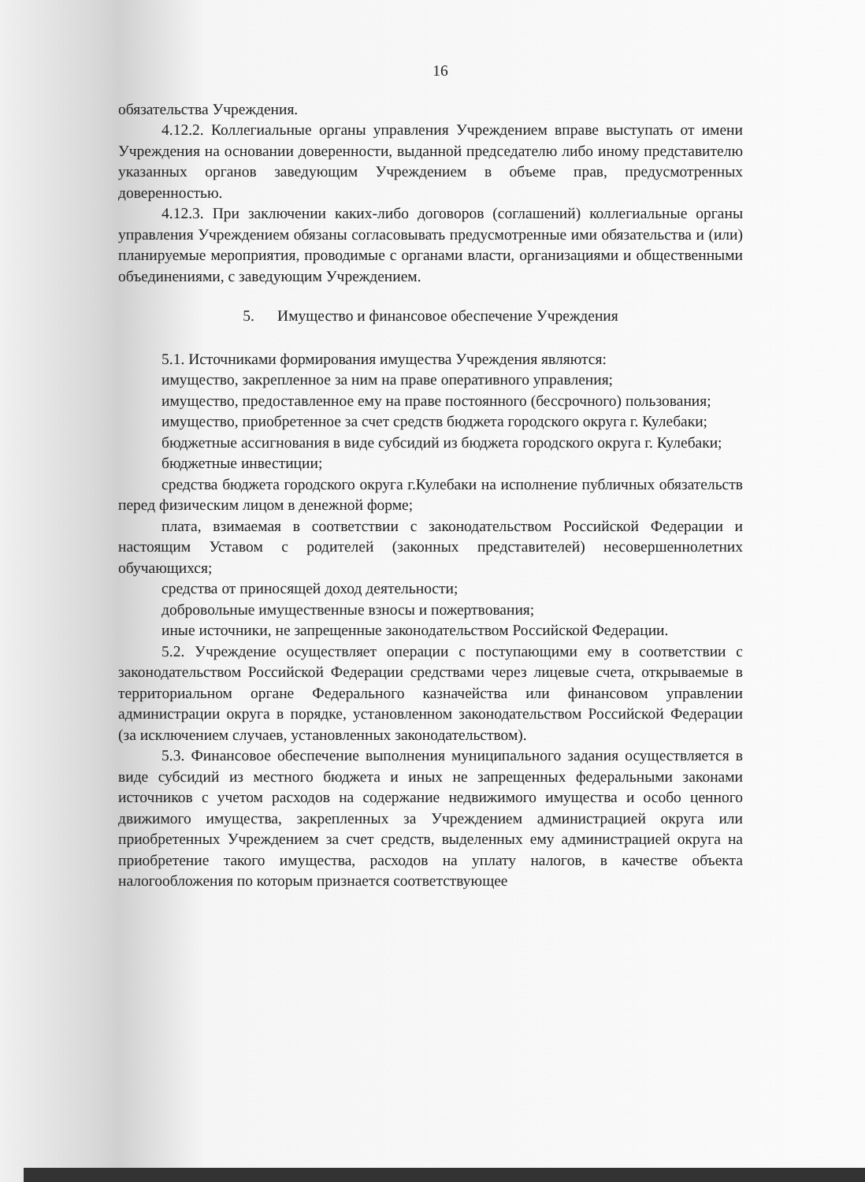16
обязательства Учреждения.
4.12.2. Коллегиальные органы управления Учреждением вправе выступать от имени Учреждения на основании доверенности, выданной председателю либо иному представителю указанных органов заведующим Учреждением в объеме прав, предусмотренных доверенностью.
4.12.3. При заключении каких-либо договоров (соглашений) коллегиальные органы управления Учреждением обязаны согласовывать предусмотренные ими обязательства и (или) планируемые мероприятия, проводимые с органами власти, организациями и общественными объединениями, с заведующим Учреждением.
5. Имущество и финансовое обеспечение Учреждения
5.1. Источниками формирования имущества Учреждения являются:
имущество, закрепленное за ним на праве оперативного управления;
имущество, предоставленное ему на праве постоянного (бессрочного) пользования;
имущество, приобретенное за счет средств бюджета городского округа г. Кулебаки;
бюджетные ассигнования в виде субсидий из бюджета городского округа г. Кулебаки;
бюджетные инвестиции;
средства бюджета городского округа г.Кулебаки на исполнение публичных обязательств перед физическим лицом в денежной форме;
плата, взимаемая в соответствии с законодательством Российской Федерации и настоящим Уставом с родителей (законных представителей) несовершеннолетних обучающихся;
средства от приносящей доход деятельности;
добровольные имущественные взносы и пожертвования;
иные источники, не запрещенные законодательством Российской Федерации.
5.2. Учреждение осуществляет операции с поступающими ему в соответствии с законодательством Российской Федерации средствами через лицевые счета, открываемые в территориальном органе Федерального казначейства или финансовом управлении администрации округа в порядке, установленном законодательством Российской Федерации (за исключением случаев, установленных законодательством).
5.3. Финансовое обеспечение выполнения муниципального задания осуществляется в виде субсидий из местного бюджета и иных не запрещенных федеральными законами источников с учетом расходов на содержание недвижимого имущества и особо ценного движимого имущества, закрепленных за Учреждением администрацией округа или приобретенных Учреждением за счет средств, выделенных ему администрацией округа на приобретение такого имущества, расходов на уплату налогов, в качестве объекта налогообложения по которым признается соответствующее